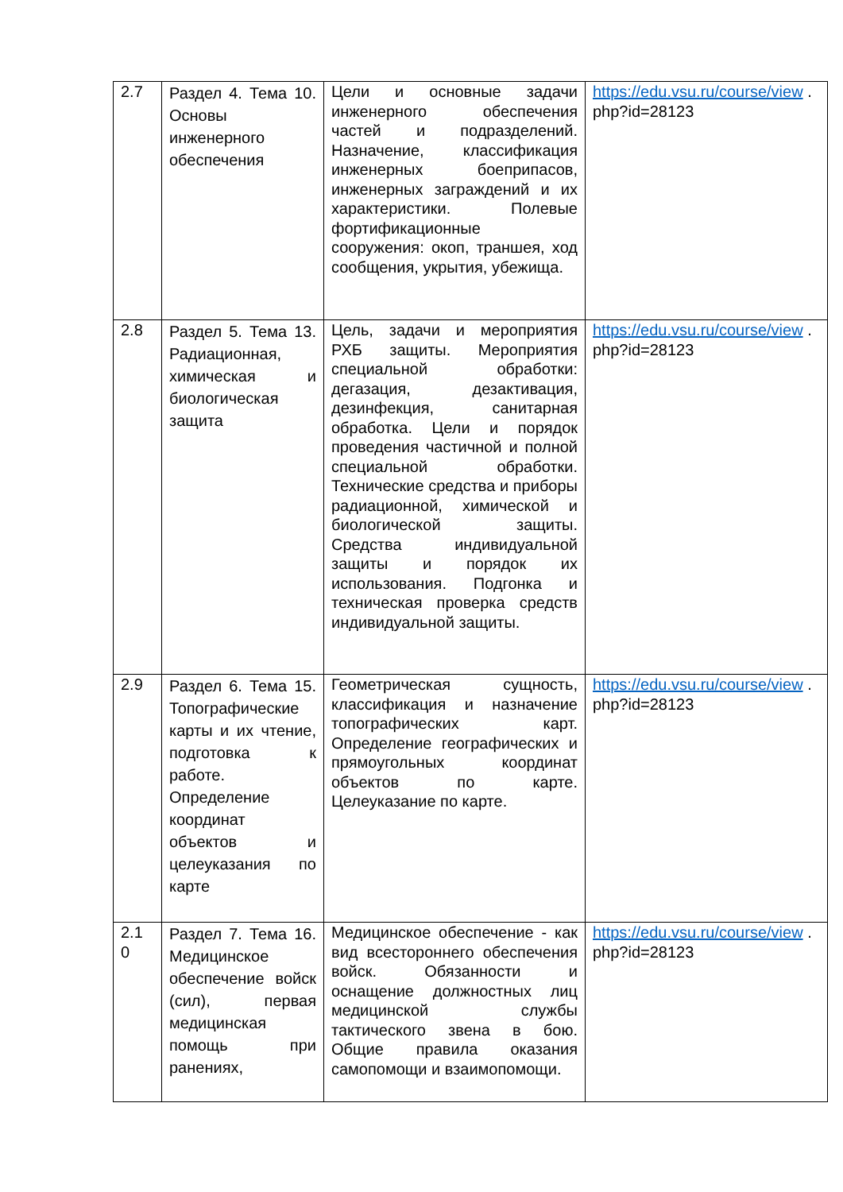| 2.7 | Раздел 4. Тема 10. Основы инженерного обеспечения | Цели и основные задачи инженерного обеспечения частей и подразделений. Назначение, классификация инженерных боеприпасов, инженерных заграждений и их характеристики. Полевые фортификационные сооружения: окоп, траншея, ход сообщения, укрытия, убежища. | https://edu.vsu.ru/course/view . php?id=28123 |
| 2.8 | Раздел 5. Тема 13. Радиационная, химическая и биологическая защита | Цель, задачи и мероприятия РХБ защиты. Мероприятия специальной обработки: дегазация, дезактивация, дезинфекция, санитарная обработка. Цели и порядок проведения частичной и полной специальной обработки. Технические средства и приборы радиационной, химической и биологической защиты. Средства индивидуальной защиты и порядок их использования. Подгонка и техническая проверка средств индивидуальной защиты. | https://edu.vsu.ru/course/view . php?id=28123 |
| 2.9 | Раздел 6. Тема 15. Топографические карты и их чтение, подготовка к работе. Определение координат объектов и целеуказания по карте | Геометрическая сущность, классификация и назначение топографических карт. Определение географических и прямоугольных координат объектов по карте. Целеуказание по карте. | https://edu.vsu.ru/course/view . php?id=28123 |
| 2.1 0 | Раздел 7. Тема 16. Медицинское обеспечение войск (сил), первая медицинская помощь при ранениях, | Медицинское обеспечение - как вид всестороннего обеспечения войск. Обязанности и оснащение должностных лиц медицинской службы тактического звена в бою. Общие правила оказания самопомощи и взаимопомощи. | https://edu.vsu.ru/course/view . php?id=28123 |